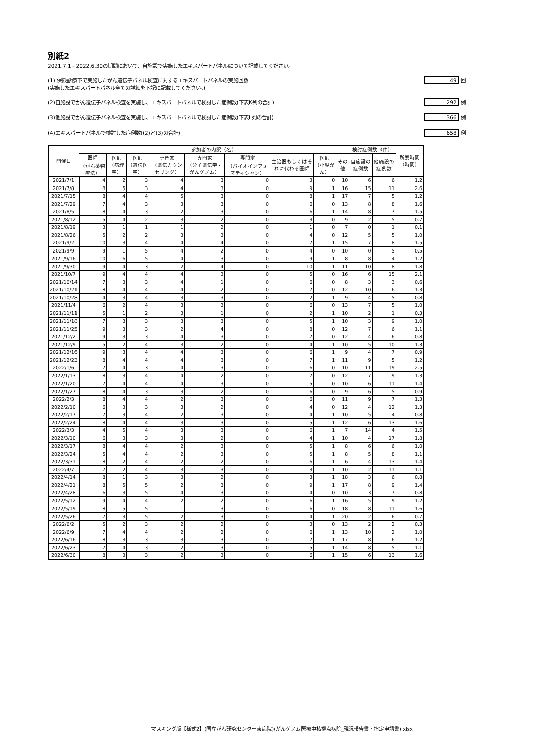別紙2
2021.7.1−2022.6.30の期間において、自施設で実施したエキスパートパネルについて記載してください。
(1) 保険診療下で実施したがん遺伝子パネル検査に対するエキスパートパネルの実施回数
(実施したエキスパートパネル全ての詳細を下記に記載してください。) 49 回
(2)自施設でがん遺伝子パネル検査を実施し、エキスパートパネルで検討した症例数(下表K列の合計) 292 例
(3)他施設でがん遺伝子パネル検査を実施し、エキスパートパネルで検討した症例数(下表L列の合計) 366 例
(4)エキスパートパネルで検討した症例数((2)と(3)の合計) 658 例
| 開催日 | 参加者の内訳（名） | | | | | | | | | 検討症例数（件） | | 所要時間（時間） |
| --- | --- | --- | --- | --- | --- | --- | --- | --- | --- | --- | --- | --- |
| | 医師 （がん薬物療法） | 医師 （病理学） | 医師 （遺伝医学） | 専門家 （遺伝カウンセリング） | 専門家 （分子遺伝学・がんゲノム） | 専門家 （バイオインフォマティシャン） | 主治医もしくはそれに代わる医師 | 医師 （小児がん） | その他 | 自施設の症例数 | 他施設の症例数 | |
| 2021/7/1 | 4 | 2 | 3 | 4 | 3 | 0 | 3 | 0 | 10 | 6 | 6 | 1.2 |
| 2021/7/8 | 8 | 5 | 3 | 4 | 3 | 0 | 9 | 1 | 16 | 15 | 11 | 2.6 |
| 2021/7/15 | 8 | 4 | 4 | 5 | 3 | 0 | 8 | 1 | 17 | 7 | 5 | 1.2 |
| 2021/7/29 | 7 | 4 | 3 | 3 | 3 | 0 | 6 | 0 | 13 | 8 | 8 | 1.6 |
| 2021/8/5 | 8 | 4 | 3 | 2 | 3 | 0 | 6 | 1 | 14 | 8 | 7 | 1.5 |
| 2021/8/12 | 5 | 4 | 2 | 3 | 2 | 0 | 3 | 0 | 9 | 2 | 5 | 0.7 |
| 2021/8/19 | 3 | 1 | 1 | 1 | 2 | 0 | 1 | 0 | 7 | 0 | 1 | 0.1 |
| 2021/8/26 | 5 | 2 | 2 | 3 | 3 | 0 | 4 | 0 | 12 | 5 | 5 | 1.0 |
| 2021/9/2 | 10 | 3 | 4 | 4 | 4 | 0 | 7 | 1 | 15 | 7 | 8 | 1.5 |
| 2021/9/9 | 9 | 1 | 5 | 4 | 2 | 0 | 4 | 0 | 10 | 0 | 5 | 0.5 |
| 2021/9/16 | 10 | 6 | 5 | 4 | 3 | 0 | 9 | 1 | 8 | 8 | 4 | 1.2 |
| 2021/9/30 | 9 | 4 | 3 | 2 | 4 | 0 | 10 | 1 | 11 | 10 | 8 | 1.8 |
| 2021/10/7 | 9 | 4 | 4 | 4 | 3 | 0 | 5 | 0 | 16 | 6 | 15 | 2.1 |
| 2021/10/14 | 7 | 3 | 3 | 4 | 1 | 0 | 6 | 0 | 8 | 3 | 3 | 0.6 |
| 2021/10/21 | 8 | 4 | 4 | 4 | 2 | 0 | 7 | 0 | 12 | 10 | 6 | 1.3 |
| 2021/10/28 | 4 | 3 | 4 | 3 | 3 | 0 | 2 | 1 | 9 | 4 | 5 | 0.8 |
| 2021/11/4 | 6 | 2 | 4 | 3 | 3 | 0 | 6 | 0 | 13 | 7 | 5 | 1.0 |
| 2021/11/11 | 5 | 1 | 2 | 3 | 1 | 0 | 2 | 1 | 10 | 2 | 1 | 0.3 |
| 2021/11/18 | 7 | 3 | 3 | 3 | 3 | 0 | 5 | 1 | 10 | 3 | 9 | 1.0 |
| 2021/11/25 | 9 | 3 | 3 | 2 | 4 | 0 | 8 | 0 | 12 | 7 | 6 | 1.1 |
| 2021/12/2 | 9 | 3 | 3 | 4 | 3 | 0 | 7 | 0 | 12 | 4 | 6 | 0.8 |
| 2021/12/9 | 5 | 2 | 4 | 3 | 2 | 0 | 4 | 1 | 10 | 5 | 10 | 1.3 |
| 2021/12/16 | 9 | 3 | 4 | 4 | 3 | 0 | 6 | 1 | 9 | 4 | 7 | 0.9 |
| 2021/12/23 | 8 | 4 | 4 | 4 | 3 | 0 | 7 | 1 | 11 | 9 | 5 | 1.2 |
| 2022/1/6 | 7 | 4 | 3 | 4 | 3 | 0 | 6 | 0 | 10 | 11 | 19 | 2.5 |
| 2022/1/13 | 8 | 3 | 4 | 4 | 2 | 0 | 7 | 0 | 12 | 7 | 9 | 1.3 |
| 2022/1/20 | 7 | 4 | 4 | 4 | 3 | 0 | 5 | 0 | 10 | 6 | 11 | 1.4 |
| 2022/1/27 | 8 | 4 | 3 | 3 | 2 | 0 | 6 | 0 | 9 | 6 | 5 | 0.9 |
| 2022/2/3 | 8 | 4 | 4 | 2 | 3 | 0 | 6 | 0 | 11 | 9 | 7 | 1.3 |
| 2022/2/10 | 6 | 3 | 3 | 3 | 2 | 0 | 4 | 0 | 12 | 4 | 12 | 1.3 |
| 2022/2/17 | 7 | 3 | 4 | 2 | 3 | 0 | 4 | 1 | 10 | 5 | 4 | 0.8 |
| 2022/2/24 | 8 | 4 | 4 | 3 | 3 | 0 | 5 | 1 | 12 | 6 | 13 | 1.6 |
| 2022/3/3 | 4 | 5 | 4 | 3 | 3 | 0 | 6 | 1 | 7 | 14 | 4 | 1.5 |
| 2022/3/10 | 6 | 3 | 3 | 3 | 2 | 0 | 4 | 1 | 10 | 4 | 17 | 1.8 |
| 2022/3/17 | 8 | 4 | 4 | 2 | 3 | 0 | 5 | 1 | 8 | 6 | 6 | 1.0 |
| 2022/3/24 | 5 | 4 | 4 | 2 | 3 | 0 | 5 | 1 | 8 | 5 | 8 | 1.1 |
| 2022/3/31 | 8 | 2 | 4 | 2 | 2 | 0 | 6 | 1 | 6 | 4 | 13 | 1.4 |
| 2022/4/7 | 7 | 2 | 4 | 3 | 3 | 0 | 3 | 1 | 10 | 2 | 11 | 1.1 |
| 2022/4/14 | 8 | 1 | 3 | 3 | 2 | 0 | 3 | 1 | 18 | 3 | 6 | 0.8 |
| 2022/4/21 | 8 | 5 | 5 | 2 | 3 | 0 | 9 | 1 | 17 | 8 | 9 | 1.4 |
| 2022/4/28 | 6 | 3 | 5 | 4 | 3 | 0 | 4 | 0 | 10 | 3 | 7 | 0.8 |
| 2022/5/12 | 9 | 4 | 4 | 2 | 2 | 0 | 6 | 1 | 16 | 5 | 9 | 1.2 |
| 2022/5/19 | 8 | 5 | 5 | 1 | 3 | 0 | 6 | 0 | 18 | 8 | 11 | 1.6 |
| 2022/5/26 | 7 | 3 | 5 | 2 | 3 | 0 | 4 | 1 | 20 | 2 | 6 | 0.7 |
| 2022/6/2 | 5 | 2 | 3 | 2 | 2 | 0 | 3 | 0 | 13 | 2 | 2 | 0.3 |
| 2022/6/9 | 7 | 4 | 4 | 2 | 2 | 0 | 6 | 1 | 13 | 10 | 2 | 1.0 |
| 2022/6/16 | 8 | 3 | 3 | 3 | 3 | 0 | 7 | 1 | 17 | 8 | 6 | 1.2 |
| 2022/6/23 | 7 | 4 | 3 | 2 | 3 | 0 | 5 | 1 | 14 | 8 | 5 | 1.1 |
| 2022/6/30 | 8 | 3 | 3 | 2 | 3 | 0 | 6 | 1 | 15 | 6 | 13 | 1.6 |
マスキング版【様式2】(国立がん研究センター東病院)(がんゲノム医療中核拠点病院_現況報告書・指定申請書).xlsx